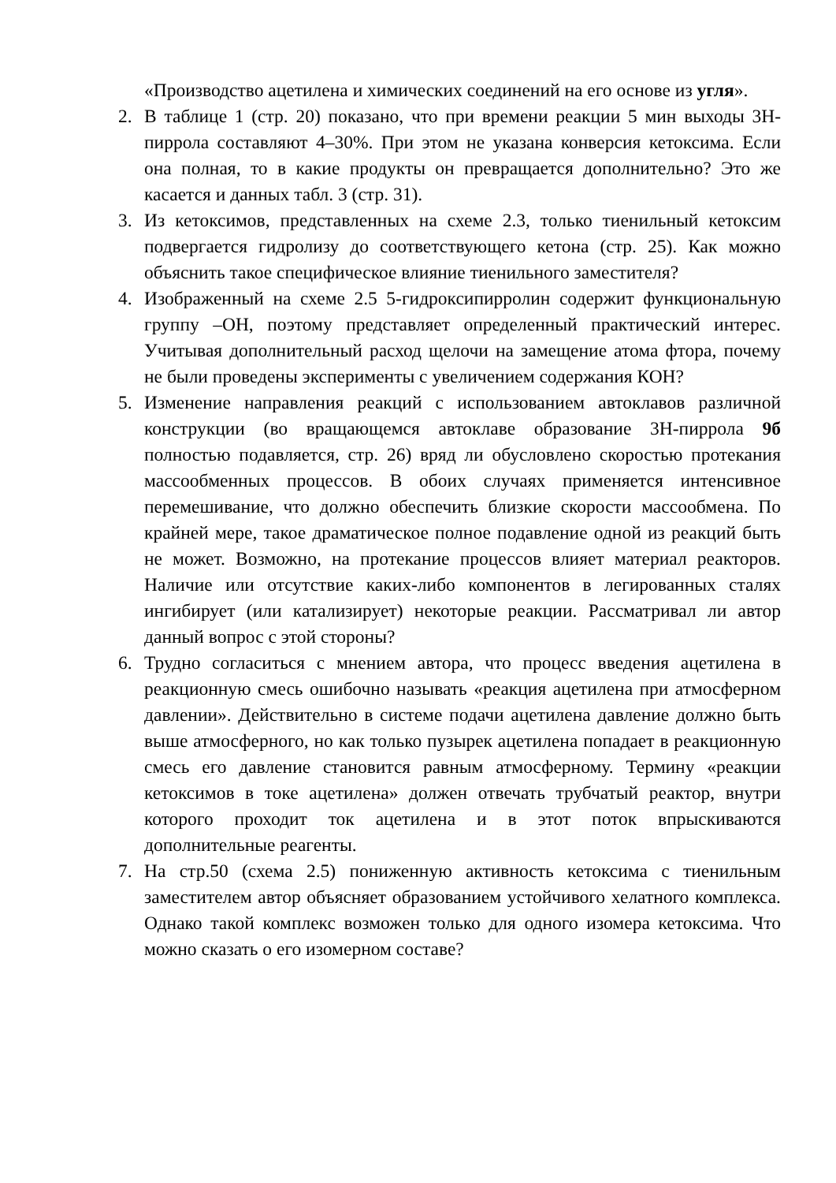«Производство ацетилена и химических соединений на его основе из угля».
2. В таблице 1 (стр. 20) показано, что при времени реакции 5 мин выходы 3Н-пиррола составляют 4–30%. При этом не указана конверсия кетоксима. Если она полная, то в какие продукты он превращается дополнительно? Это же касается и данных табл. 3 (стр. 31).
3. Из кетоксимов, представленных на схеме 2.3, только тиенильный кетоксим подвергается гидролизу до соответствующего кетона (стр. 25). Как можно объяснить такое специфическое влияние тиенильного заместителя?
4. Изображенный на схеме 2.5 5-гидроксипирролин содержит функциональную группу –ОН, поэтому представляет определенный практический интерес. Учитывая дополнительный расход щелочи на замещение атома фтора, почему не были проведены эксперименты с увеличением содержания КОН?
5. Изменение направления реакций с использованием автоклавов различной конструкции (во вращающемся автоклаве образование 3Н-пиррола 9б полностью подавляется, стр. 26) вряд ли обусловлено скоростью протекания массообменных процессов. В обоих случаях применяется интенсивное перемешивание, что должно обеспечить близкие скорости массообмена. По крайней мере, такое драматическое полное подавление одной из реакций быть не может. Возможно, на протекание процессов влияет материал реакторов. Наличие или отсутствие каких-либо компонентов в легированных сталях ингибирует (или катализирует) некоторые реакции. Рассматривал ли автор данный вопрос с этой стороны?
6. Трудно согласиться с мнением автора, что процесс введения ацетилена в реакционную смесь ошибочно называть «реакция ацетилена при атмосферном давлении». Действительно в системе подачи ацетилена давление должно быть выше атмосферного, но как только пузырек ацетилена попадает в реакционную смесь его давление становится равным атмосферному. Термину «реакции кетоксимов в токе ацетилена» должен отвечать трубчатый реактор, внутри которого проходит ток ацетилена и в этот поток впрыскиваются дополнительные реагенты.
7. На стр.50 (схема 2.5) пониженную активность кетоксима с тиенильным заместителем автор объясняет образованием устойчивого хелатного комплекса. Однако такой комплекс возможен только для одного изомера кетоксима. Что можно сказать о его изомерном составе?